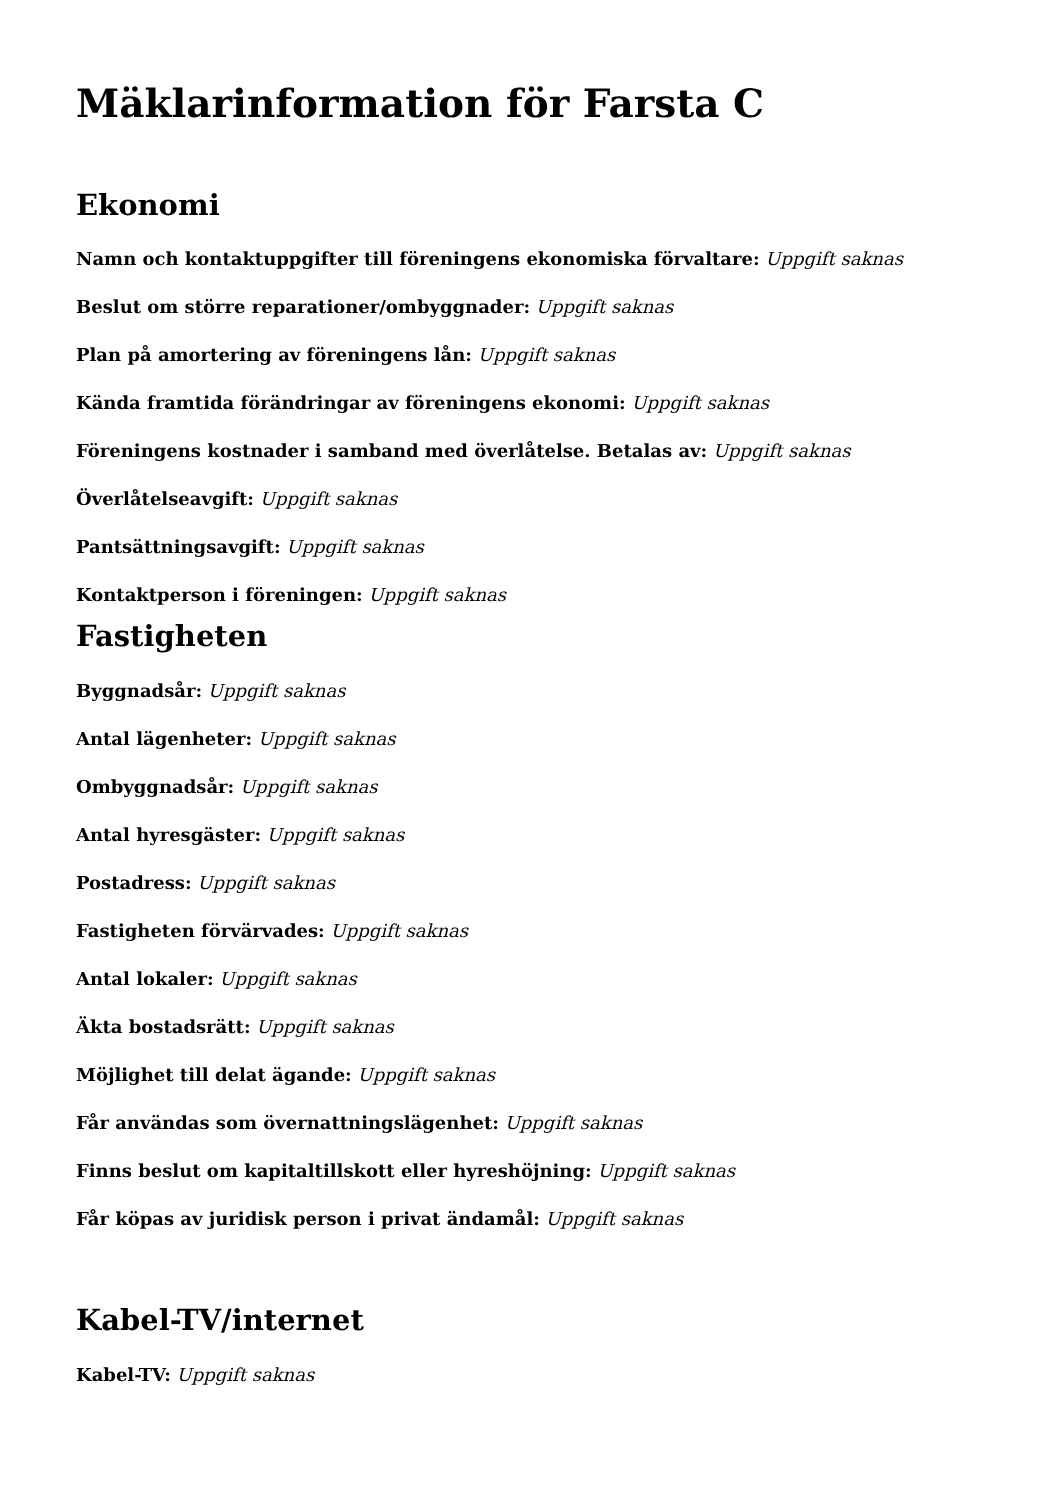Mäklarinformation för Farsta C
Ekonomi
Namn och kontaktuppgifter till föreningens ekonomiska förvaltare: Uppgift saknas
Beslut om större reparationer/ombyggnader: Uppgift saknas
Plan på amortering av föreningens lån: Uppgift saknas
Kända framtida förändringar av föreningens ekonomi: Uppgift saknas
Föreningens kostnader i samband med överlåtelse. Betalas av: Uppgift saknas
Överlåtelseavgift: Uppgift saknas
Pantsättningsavgift: Uppgift saknas
Kontaktperson i föreningen: Uppgift saknas
Fastigheten
Byggnadsår: Uppgift saknas
Antal lägenheter: Uppgift saknas
Ombyggnadsår: Uppgift saknas
Antal hyresgäster: Uppgift saknas
Postadress: Uppgift saknas
Fastigheten förvärvades: Uppgift saknas
Antal lokaler: Uppgift saknas
Äkta bostadsrätt: Uppgift saknas
Möjlighet till delat ägande: Uppgift saknas
Får användas som övernattningslägenhet: Uppgift saknas
Finns beslut om kapitaltillskott eller hyreshöjning: Uppgift saknas
Får köpas av juridisk person i privat ändamål: Uppgift saknas
Kabel-TV/internet
Kabel-TV: Uppgift saknas